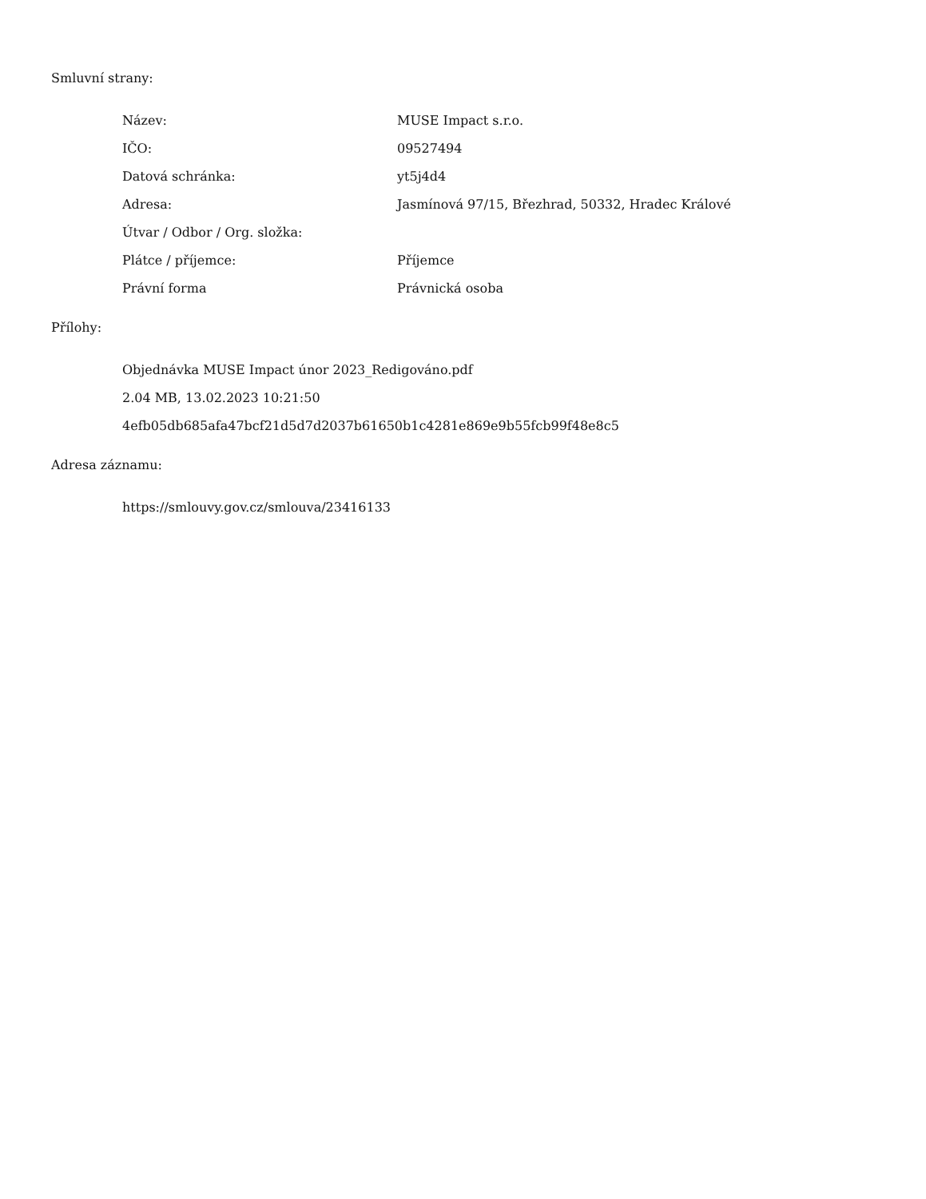Smluvní strany:
| Název: | MUSE Impact s.r.o. |
| IČO: | 09527494 |
| Datová schránka: | yt5j4d4 |
| Adresa: | Jasmínová 97/15, Březhrad, 50332, Hradec Králové |
| Útvar / Odbor / Org. složka: | |
| Plátce / příjemce: | Příjemce |
| Právní forma | Právnická osoba |
Přílohy:
Objednávka MUSE Impact únor 2023_Redigováno.pdf
2.04 MB, 13.02.2023 10:21:50
4efb05db685afa47bcf21d5d7d2037b61650b1c4281e869e9b55fcb99f48e8c5
Adresa záznamu:
https://smlouvy.gov.cz/smlouva/23416133